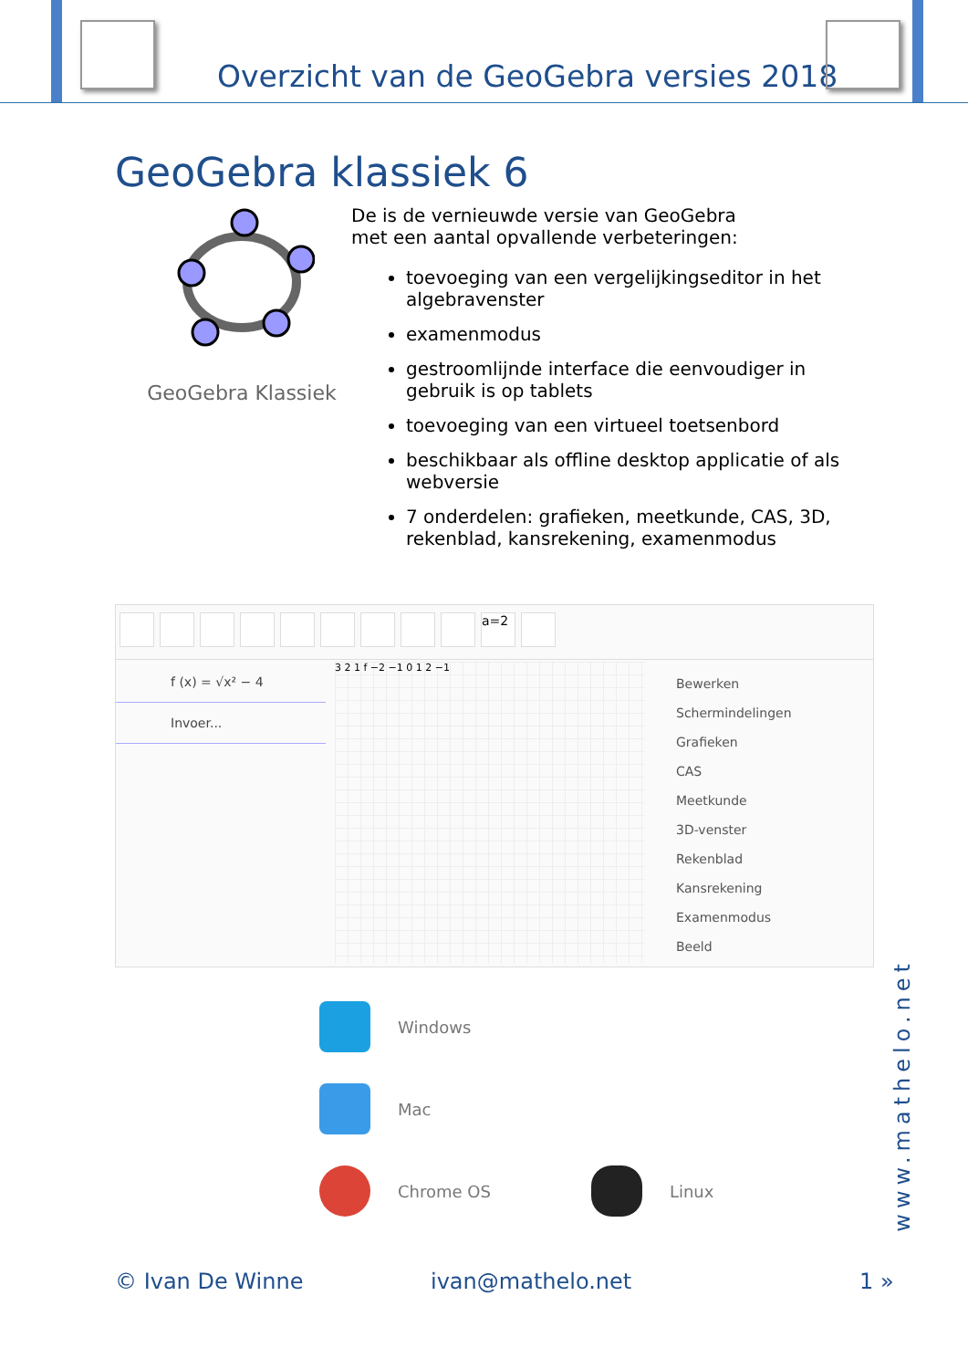Overzicht van de GeoGebra versies 2018
GeoGebra klassiek 6
GeoGebra Klassiek
De is de vernieuwde versie van GeoGebra
met een aantal opvallende verbeteringen:
toevoeging van een vergelijkingseditor in het algebravenster
examenmodus
gestroomlijnde interface die eenvoudiger in gebruik is op tablets
toevoeging van een virtueel toetsenbord
beschikbaar als offline desktop applicatie of als webversie
7 onderdelen: grafieken, meetkunde, CAS, 3D, rekenblad, kansrekening, examenmodus
a=2
f (x) = √x² − 4
Invoer...
3 2 1 f −2 −1 0 1 2 −1
Bewerken
Schermindelingen
Grafieken
CAS
Meetkunde
3D-venster
Rekenblad
Kansrekening
Examenmodus
Beeld
Windows
Mac
Chrome OS Linux
www.mathelo.net
© Ivan De Winne ivan@mathelo.net 1 »